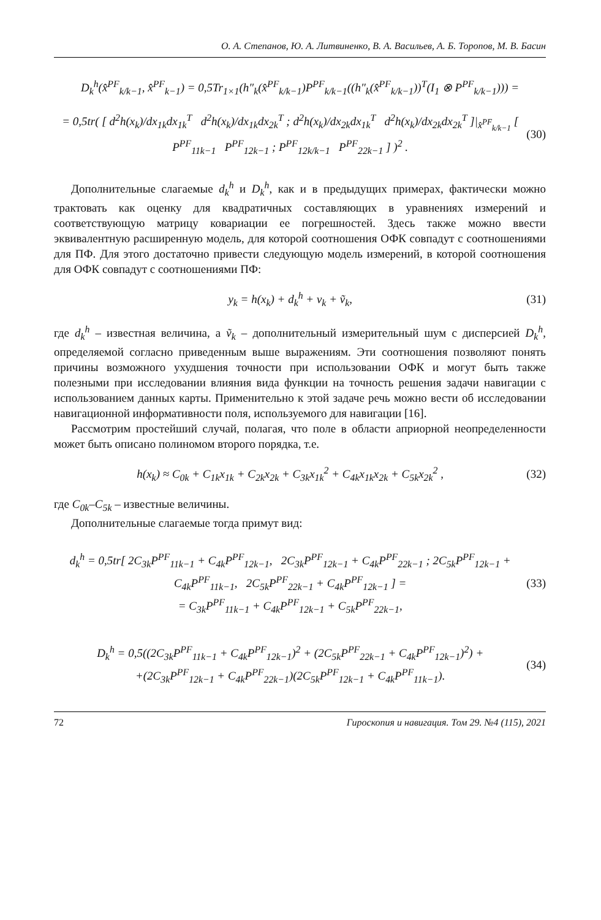О. А. Степанов, Ю. А. Литвиненко, В. А. Васильев, А. Б. Торопов, М. В. Басин
D<sub>k</sub><sup>h</sup>(x̂<sup>PF</sup><sub>k/k−1</sub>, x̂<sup>PF</sup><sub>k−1</sub>) = 0,5Tr<sub>1×1</sub>(h″<sub>k</sub>(x̂<sup>PF</sup><sub>k/k−1</sub>)P<sup>PF</sup><sub>k/k−1</sub>((h″<sub>k</sub>(x̂<sup>PF</sup><sub>k/k−1</sub>))<sup>T</sup>(I<sub>1</sub> ⊗ P<sup>PF</sup><sub>k/k−1</sub>))) =
= 0,5tr( [ d<sup>2</sup>h(x<sub>k</sub>)/dx<sub>1k</sub>dx<sub>1k</sub><sup>T</sup> d<sup>2</sup>h(x<sub>k</sub>)/dx<sub>1k</sub>dx<sub>2k</sub><sup>T</sup> ; d<sup>2</sup>h(x<sub>k</sub>)/dx<sub>2k</sub>dx<sub>1k</sub><sup>T</sup> d<sup>2</sup>h(x<sub>k</sub>)/dx<sub>2k</sub>dx<sub>2k</sub><sup>T</sup> ]|<sub>x̂<sup>PF</sup><sub>k/k−1</sub></sub> [ P<sup>PF</sup><sub>11k−1</sub> P<sup>PF</sup><sub>12k−1</sub> ; P<sup>PF</sup><sub>12k/k−1</sub> P<sup>PF</sup><sub>22k−1</sub> ] )<sup>2</sup> .
(30)
Дополнительные слагаемые d<sub>k</sub><sup>h</sup> и D<sub>k</sub><sup>h</sup>, как и в предыдущих примерах, фактически можно трактовать как оценку для квадратичных составляющих в уравнениях измерений и соответствующую матрицу ковариации ее погрешностей. Здесь также можно ввести эквивалентную расширенную модель, для которой соотношения ОФК совпадут с соотношениями для ПФ. Для этого достаточно привести следующую модель измерений, в которой соотношения для ОФК совпадут с соотношениями ПФ:
y<sub>k</sub> = h(x<sub>k</sub>) + d<sub>k</sub><sup>h</sup> + v<sub>k</sub> + ṽ<sub>k</sub>, (31)
где d<sub>k</sub><sup>h</sup> – известная величина, а ṽ<sub>k</sub> – дополнительный измерительный шум с дисперсией D<sub>k</sub><sup>h</sup>, определяемой согласно приведенным выше выражениям. Эти соотношения позволяют понять причины возможного ухудшения точности при использовании ОФК и могут быть также полезными при исследовании влияния вида функции на точность решения задачи навигации с использованием данных карты. Применительно к этой задаче речь можно вести об исследовании навигационной информативности поля, используемого для навигации [16].
Рассмотрим простейший случай, полагая, что поле в области априорной неопределенности может быть описано полиномом второго порядка, т.е.
h(x<sub>k</sub>) ≈ C<sub>0k</sub> + C<sub>1k</sub>x<sub>1k</sub> + C<sub>2k</sub>x<sub>2k</sub> + C<sub>3k</sub>x<sub>1k</sub><sup>2</sup> + C<sub>4k</sub>x<sub>1k</sub>x<sub>2k</sub> + C<sub>5k</sub>x<sub>2k</sub><sup>2</sup> ,
(32)
где C<sub>0k</sub>–C<sub>5k</sub> – известные величины.
Дополнительные слагаемые тогда примут вид:
d<sub>k</sub><sup>h</sup> = 0,5tr[ 2C<sub>3k</sub>P<sup>PF</sup><sub>11k−1</sub> + C<sub>4k</sub>P<sup>PF</sup><sub>12k−1</sub>, 2C<sub>3k</sub>P<sup>PF</sup><sub>12k−1</sub> + C<sub>4k</sub>P<sup>PF</sup><sub>22k−1</sub> ; 2C<sub>5k</sub>P<sup>PF</sup><sub>12k−1</sub> + C<sub>4k</sub>P<sup>PF</sup><sub>11k−1</sub>, 2C<sub>5k</sub>P<sup>PF</sup><sub>22k−1</sub> + C<sub>4k</sub>P<sup>PF</sup><sub>12k−1</sub> ] =
= C<sub>3k</sub>P<sup>PF</sup><sub>11k−1</sub> + C<sub>4k</sub>P<sup>PF</sup><sub>12k−1</sub> + C<sub>5k</sub>P<sup>PF</sup><sub>22k−1</sub>,
(33)
D<sub>k</sub><sup>h</sup> = 0,5((2C<sub>3k</sub>P<sup>PF</sup><sub>11k−1</sub> + C<sub>4k</sub>P<sup>PF</sup><sub>12k−1</sub>)<sup>2</sup> + (2C<sub>5k</sub>P<sup>PF</sup><sub>22k−1</sub> + C<sub>4k</sub>P<sup>PF</sup><sub>12k−1</sub>)<sup>2</sup>) +
+(2C<sub>3k</sub>P<sup>PF</sup><sub>12k−1</sub> + C<sub>4k</sub>P<sup>PF</sup><sub>22k−1</sub>)(2C<sub>5k</sub>P<sup>PF</sup><sub>12k−1</sub> + C<sub>4k</sub>P<sup>PF</sup><sub>11k−1</sub>).
(34)
72 Гироскопия и навигация. Том 29. №4 (115), 2021